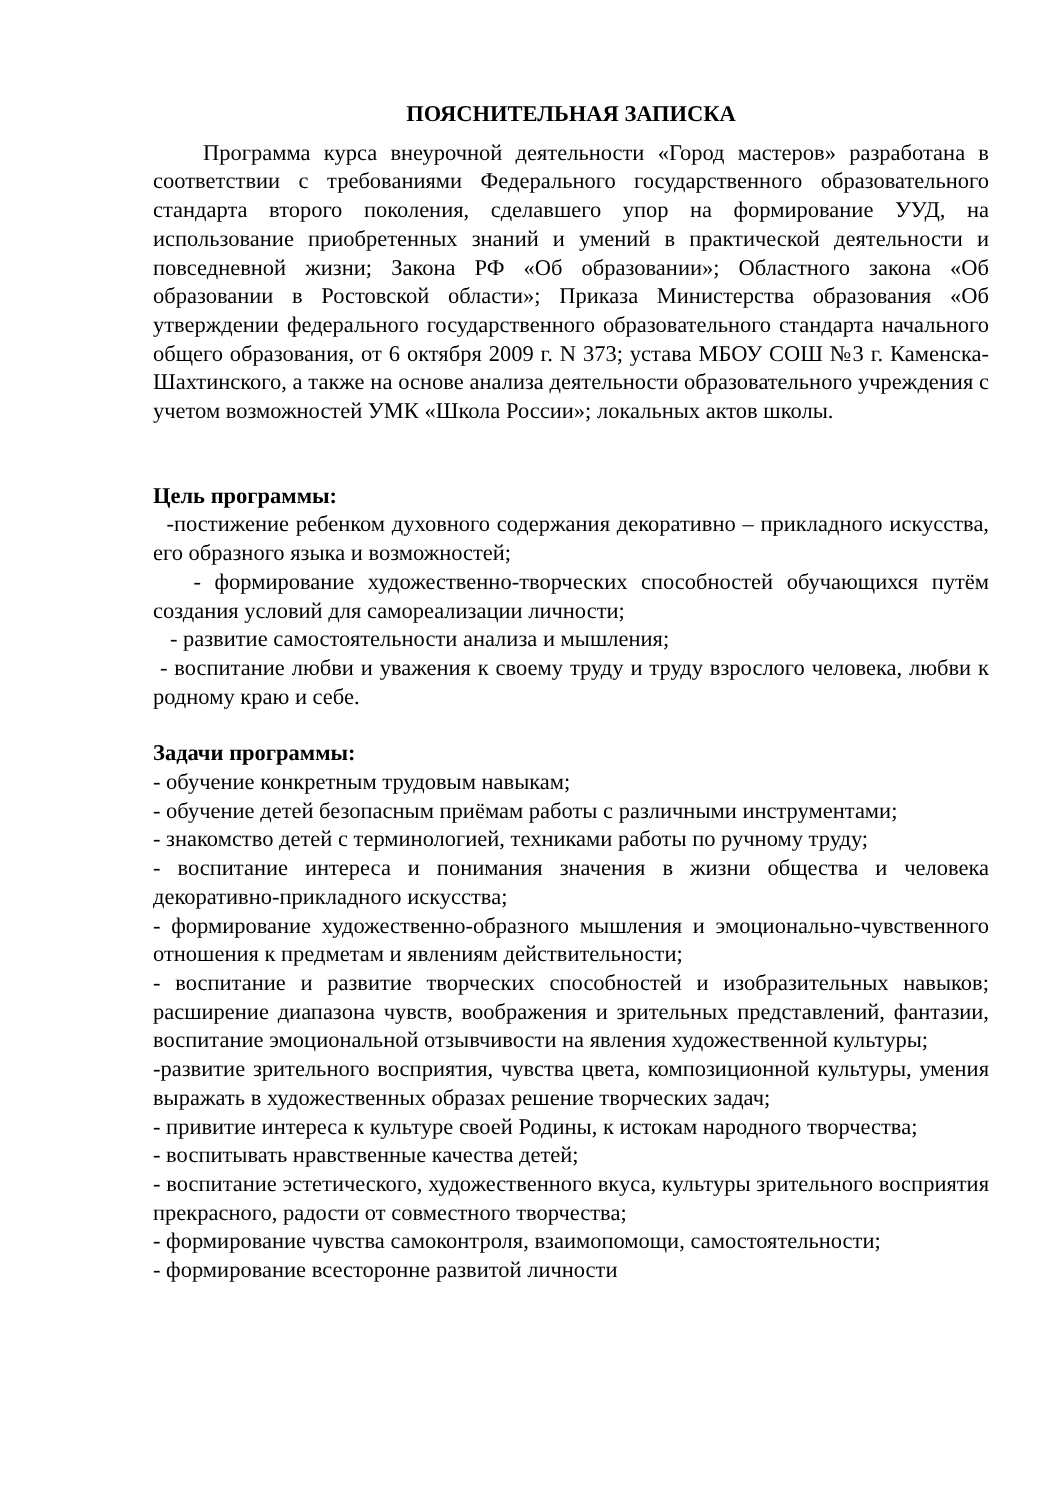ПОЯСНИТЕЛЬНАЯ ЗАПИСКА
Программа курса внеурочной деятельности «Город мастеров» разработана в соответствии с требованиями Федерального государственного образовательного стандарта второго поколения, сделавшего упор на формирование УУД, на использование приобретенных знаний и умений в практической деятельности и повседневной жизни; Закона РФ «Об образовании»; Областного закона «Об образовании в Ростовской области»; Приказа Министерства образования «Об утверждении федерального государственного образовательного стандарта начального общего образования, от 6 октября 2009 г. N 373; устава МБОУ СОШ №3 г. Каменска-Шахтинского, а также на основе анализа деятельности образовательного учреждения с учетом возможностей УМК «Школа России»; локальных актов школы.
Цель программы:
-постижение ребенком духовного содержания декоративно – прикладного искусства, его образного языка и возможностей;
- формирование художественно-творческих способностей обучающихся путём создания условий для самореализации личности;
- развитие самостоятельности анализа и мышления;
- воспитание любви и уважения к своему труду и труду взрослого человека, любви к родному краю и себе.
Задачи программы:
- обучение конкретным трудовым навыкам;
- обучение детей безопасным приёмам работы с различными инструментами;
- знакомство детей с терминологией, техниками работы по ручному труду;
- воспитание интереса и понимания значения в жизни общества и человека декоративно-прикладного искусства;
- формирование художественно-образного мышления и эмоционально-чувственного отношения к предметам и явлениям действительности;
- воспитание и развитие творческих способностей и изобразительных навыков; расширение диапазона чувств, воображения и зрительных представлений, фантазии, воспитание эмоциональной отзывчивости на явления художественной культуры;
-развитие зрительного восприятия, чувства цвета, композиционной культуры, умения выражать в художественных образах решение творческих задач;
- привитие интереса к культуре своей Родины, к истокам народного творчества;
- воспитывать нравственные качества детей;
- воспитание эстетического, художественного вкуса, культуры зрительного восприятия прекрасного, радости от совместного творчества;
- формирование чувства самоконтроля, взаимопомощи, самостоятельности;
- формирование всесторонне развитой личности